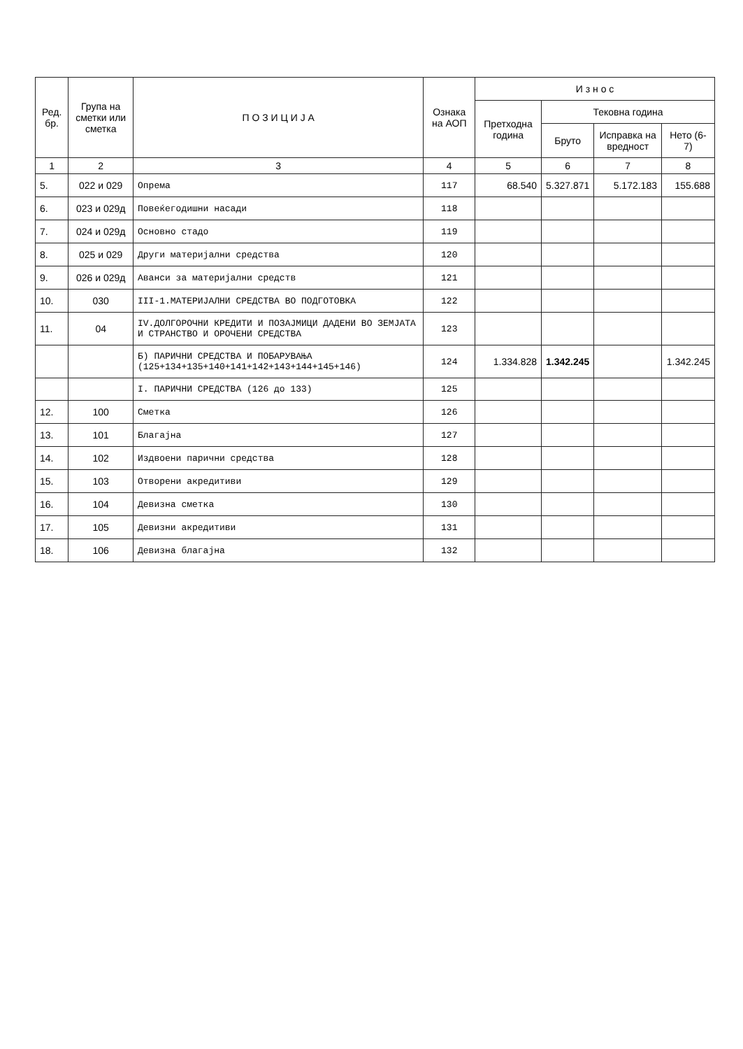| Ред. бр. | Група на сметки или сметка | П О З И Ц И Ј А | Ознака на АОП | И з н о с | | | |
| --- | --- | --- | --- | --- | --- | --- | --- |
| | | | | Претходна година | Тековна година | | |
| | | | | | Бруто | Исправка на вредност | Нето (6-7) |
| 1 | 2 | 3 | 4 | 5 | 6 | 7 | 8 |
| 5. | 022 и 029 | Опрема | 117 | 68.540 | 5.327.871 | 5.172.183 | 155.688 |
| 6. | 023 и 029д | Повеќегодишни насади | 118 | | | | |
| 7. | 024 и 029д | Основно стадо | 119 | | | | |
| 8. | 025 и 029 | Други материјални средства | 120 | | | | |
| 9. | 026 и 029д | Аванси за материјални средств | 121 | | | | |
| 10. | 030 | III-1.МАТЕРИЈАЛНИ СРЕДСТВА ВО ПОДГОТОВКА | 122 | | | | |
| 11. | 04 | IV.ДОЛГОРОЧНИ КРЕДИТИ И ПОЗАЈМИЦИ ДАДЕНИ ВО ЗЕМЈАТА И СТРАНСТВО И ОРОЧЕНИ СРЕДСТВА | 123 | | | | |
| | | Б) ПАРИЧНИ СРЕДСТВА И ПОБАРУВАЊА (125+134+135+140+141+142+143+144+145+146) | 124 | 1.334.828 | 1.342.245 | | 1.342.245 |
| | | I. ПАРИЧНИ СРЕДСТВА (126 до 133) | 125 | | | | |
| 12. | 100 | Сметка | 126 | | | | |
| 13. | 101 | Благајна | 127 | | | | |
| 14. | 102 | Издвоени парични средства | 128 | | | | |
| 15. | 103 | Отворени акредитиви | 129 | | | | |
| 16. | 104 | Девизна сметка | 130 | | | | |
| 17. | 105 | Девизни акредитиви | 131 | | | | |
| 18. | 106 | Девизна благајна | 132 | | | | |